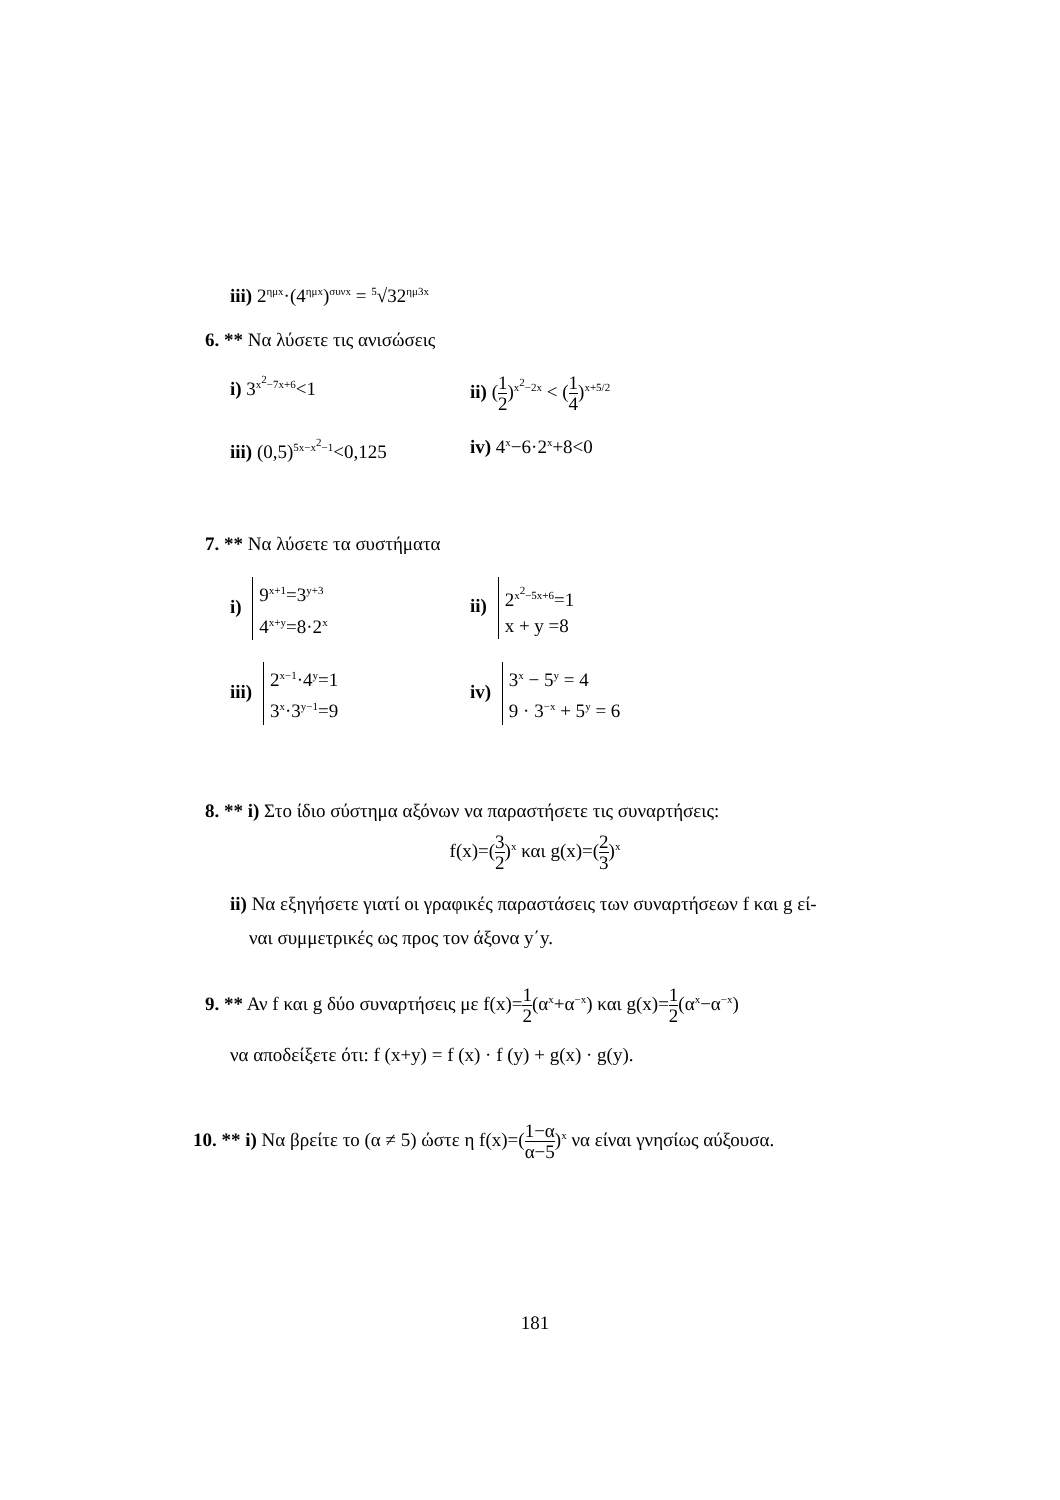iii) 2<sup>ημx</sup>·(4<sup>ημx</sup>)<sup>συνx</sup> = <sup>5</sup>√32<sup>ημ3x</sup>
6. ** Να λύσετε τις ανισώσεις
i) 3<sup>x<sup>2</sup>−7x+6</sup><1 ii) (1 2)<sup>x<sup>2</sup>−2x</sup> < (1 4)<sup>x+5/2</sup>
iii) (0,5)<sup>5x−x<sup>2</sup>−1</sup><0,125
iv) 4<sup>x</sup>−6·2<sup>x</sup>+8<0
7. ** Να λύσετε τα συστήματα
i) 9<sup>x+1</sup>=3<sup>y+3</sup>
4<sup>x+y</sup>=8·2<sup>x</sup>
ii) 2<sup>x<sup>2</sup>−5x+6</sup>=1
x + y =8
iii) 2<sup>x−1</sup>·4<sup>y</sup>=1
3<sup>x</sup>·3<sup>y−1</sup>=9
iv) 3<sup>x</sup> − 5<sup>y</sup> = 4
9 · 3<sup>−x</sup> + 5<sup>y</sup> = 6
8. ** i) Στο ίδιο σύστημα αξόνων να παραστήσετε τις συναρτήσεις:
f(x)=(3 2)<sup>x</sup> και g(x)=(2 3)<sup>x</sup>
ii) Να εξηγήσετε γιατί οι γραφικές παραστάσεις των συναρτήσεων f και g εί-
ναι συμμετρικές ως προς τον άξονα y΄y.
9. ** Αν f και g δύο συναρτήσεις με f(x)=1 2(α<sup>x</sup>+α<sup>−x</sup>) και g(x)=1 2(α<sup>x</sup>−α<sup>−x</sup>)
να αποδείξετε ότι: f (x+y) = f (x) · f (y) + g(x) · g(y).
10. ** i) Να βρείτε το (α ≠ 5) ώστε η f(x)=(1−α α−5)<sup>x</sup> να είναι γνησίως αύξουσα.
181